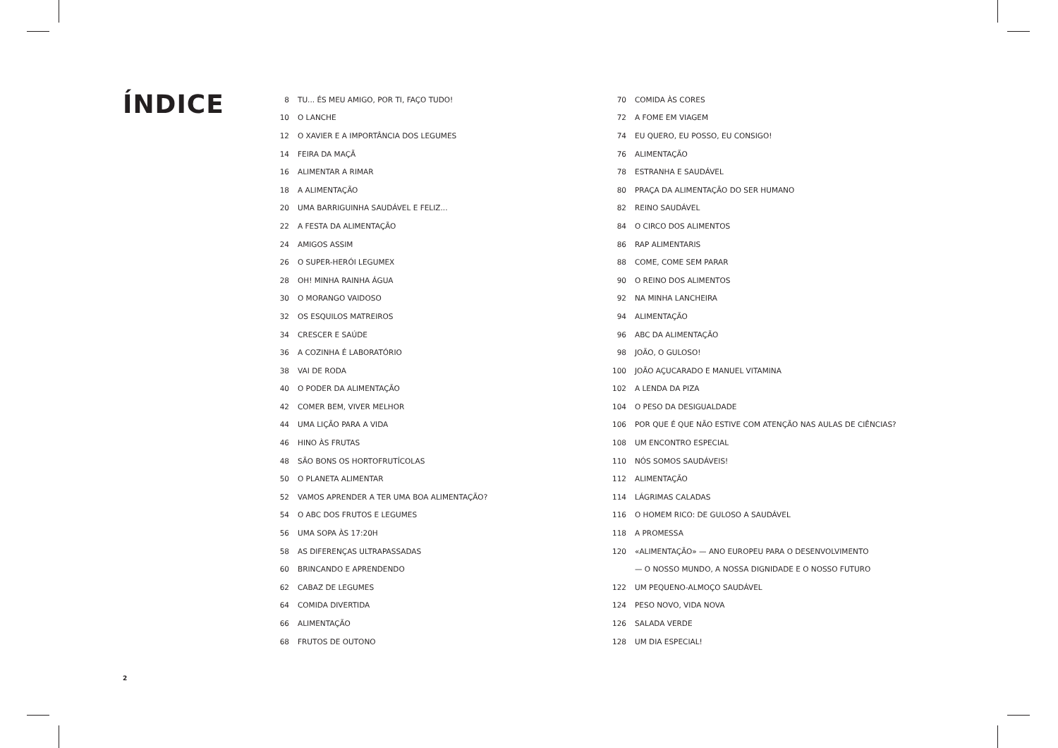ÍNDICE
8 TU... ÉS MEU AMIGO, POR TI, FAÇO TUDO!
10 O LANCHE
12 O XAVIER E A IMPORTÂNCIA DOS LEGUMES
14 FEIRA DA MAÇÃ
16 ALIMENTAR A RIMAR
18 A ALIMENTAÇÃO
20 UMA BARRIGUINHA SAUDÁVEL E FELIZ...
22 A FESTA DA ALIMENTAÇÃO
24 AMIGOS ASSIM
26 O SUPER-HERÓI LEGUMEX
28 OH! MINHA RAINHA ÁGUA
30 O MORANGO VAIDOSO
32 OS ESQUILOS MATREIROS
34 CRESCER E SAÚDE
36 A COZINHA É LABORATÓRIO
38 VAI DE RODA
40 O PODER DA ALIMENTAÇÃO
42 COMER BEM, VIVER MELHOR
44 UMA LIÇÃO PARA A VIDA
46 HINO ÀS FRUTAS
48 SÃO BONS OS HORTOFRUTÍCOLAS
50 O PLANETA ALIMENTAR
52 VAMOS APRENDER A TER UMA BOA ALIMENTAÇÃO?
54 O ABC DOS FRUTOS E LEGUMES
56 UMA SOPA ÀS 17:20H
58 AS DIFERENÇAS ULTRAPASSADAS
60 BRINCANDO E APRENDENDO
62 CABAZ DE LEGUMES
64 COMIDA DIVERTIDA
66 ALIMENTAÇÃO
68 FRUTOS DE OUTONO
70 COMIDA ÀS CORES
72 A FOME EM VIAGEM
74 EU QUERO, EU POSSO, EU CONSIGO!
76 ALIMENTAÇÃO
78 ESTRANHA E SAUDÁVEL
80 PRAÇA DA ALIMENTAÇÃO DO SER HUMANO
82 REINO SAUDÁVEL
84 O CIRCO DOS ALIMENTOS
86 RAP ALIMENTARIS
88 COME, COME SEM PARAR
90 O REINO DOS ALIMENTOS
92 NA MINHA LANCHEIRA
94 ALIMENTAÇÃO
96 ABC DA ALIMENTAÇÃO
98 JOÃO, O GULOSO!
100 JOÃO AÇUCARADO E MANUEL VITAMINA
102 A LENDA DA PIZA
104 O PESO DA DESIGUALDADE
106 POR QUE É QUE NÃO ESTIVE COM ATENÇÃO NAS AULAS DE CIÊNCIAS?
108 UM ENCONTRO ESPECIAL
110 NÓS SOMOS SAUDÁVEIS!
112 ALIMENTAÇÃO
114 LÁGRIMAS CALADAS
116 O HOMEM RICO: DE GULOSO A SAUDÁVEL
118 A PROMESSA
120 «ALIMENTAÇÃO» — ANO EUROPEU PARA O DESENVOLVIMENTO
— O NOSSO MUNDO, A NOSSA DIGNIDADE E O NOSSO FUTURO
122 UM PEQUENO-ALMOÇO SAUDÁVEL
124 PESO NOVO, VIDA NOVA
126 SALADA VERDE
128 UM DIA ESPECIAL!
2